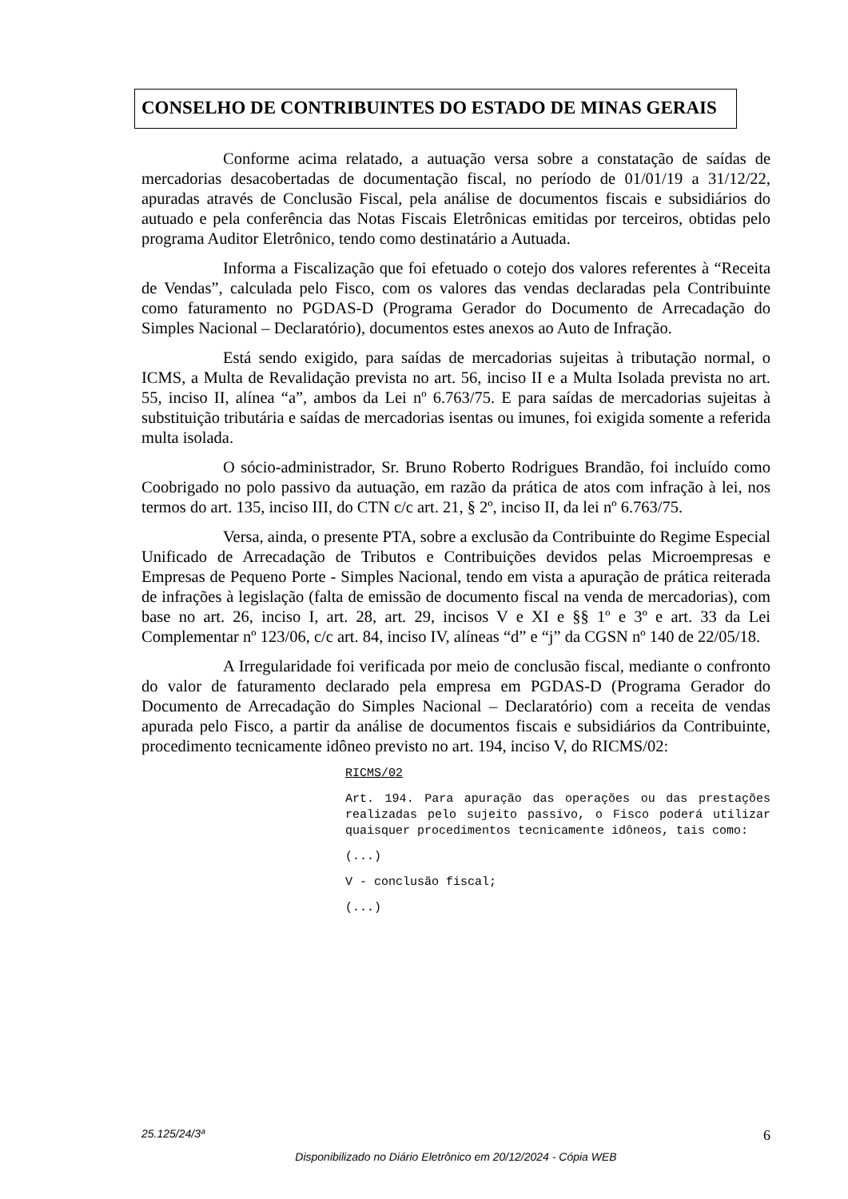CONSELHO DE CONTRIBUINTES DO ESTADO DE MINAS GERAIS
Conforme acima relatado, a autuação versa sobre a constatação de saídas de mercadorias desacobertadas de documentação fiscal, no período de 01/01/19 a 31/12/22, apuradas através de Conclusão Fiscal, pela análise de documentos fiscais e subsidiários do autuado e pela conferência das Notas Fiscais Eletrônicas emitidas por terceiros, obtidas pelo programa Auditor Eletrônico, tendo como destinatário a Autuada.
Informa a Fiscalização que foi efetuado o cotejo dos valores referentes à “Receita de Vendas”, calculada pelo Fisco, com os valores das vendas declaradas pela Contribuinte como faturamento no PGDAS-D (Programa Gerador do Documento de Arrecadação do Simples Nacional – Declaratório), documentos estes anexos ao Auto de Infração.
Está sendo exigido, para saídas de mercadorias sujeitas à tributação normal, o ICMS, a Multa de Revalidação prevista no art. 56, inciso II e a Multa Isolada prevista no art. 55, inciso II, alínea “a”, ambos da Lei nº 6.763/75. E para saídas de mercadorias sujeitas à substituição tributária e saídas de mercadorias isentas ou imunes, foi exigida somente a referida multa isolada.
O sócio-administrador, Sr. Bruno Roberto Rodrigues Brandão, foi incluído como Coobrigado no polo passivo da autuação, em razão da prática de atos com infração à lei, nos termos do art. 135, inciso III, do CTN c/c art. 21, § 2º, inciso II, da lei nº 6.763/75.
Versa, ainda, o presente PTA, sobre a exclusão da Contribuinte do Regime Especial Unificado de Arrecadação de Tributos e Contribuições devidos pelas Microempresas e Empresas de Pequeno Porte - Simples Nacional, tendo em vista a apuração de prática reiterada de infrações à legislação (falta de emissão de documento fiscal na venda de mercadorias), com base no art. 26, inciso I, art. 28, art. 29, incisos V e XI e §§ 1º e 3º e art. 33 da Lei Complementar nº 123/06, c/c art. 84, inciso IV, alíneas “d” e “j” da CGSN nº 140 de 22/05/18.
A Irregularidade foi verificada por meio de conclusão fiscal, mediante o confronto do valor de faturamento declarado pela empresa em PGDAS-D (Programa Gerador do Documento de Arrecadação do Simples Nacional – Declaratório) com a receita de vendas apurada pelo Fisco, a partir da análise de documentos fiscais e subsidiários da Contribuinte, procedimento tecnicamente idôneo previsto no art. 194, inciso V, do RICMS/02:
RICMS/02
Art. 194. Para apuração das operações ou das prestações realizadas pelo sujeito passivo, o Fisco poderá utilizar quaisquer procedimentos tecnicamente idôneos, tais como:
(...)
V - conclusão fiscal;
(...)
25.125/24/3ª 6
Disponibilizado no Diário Eletrônico em 20/12/2024 - Cópia WEB